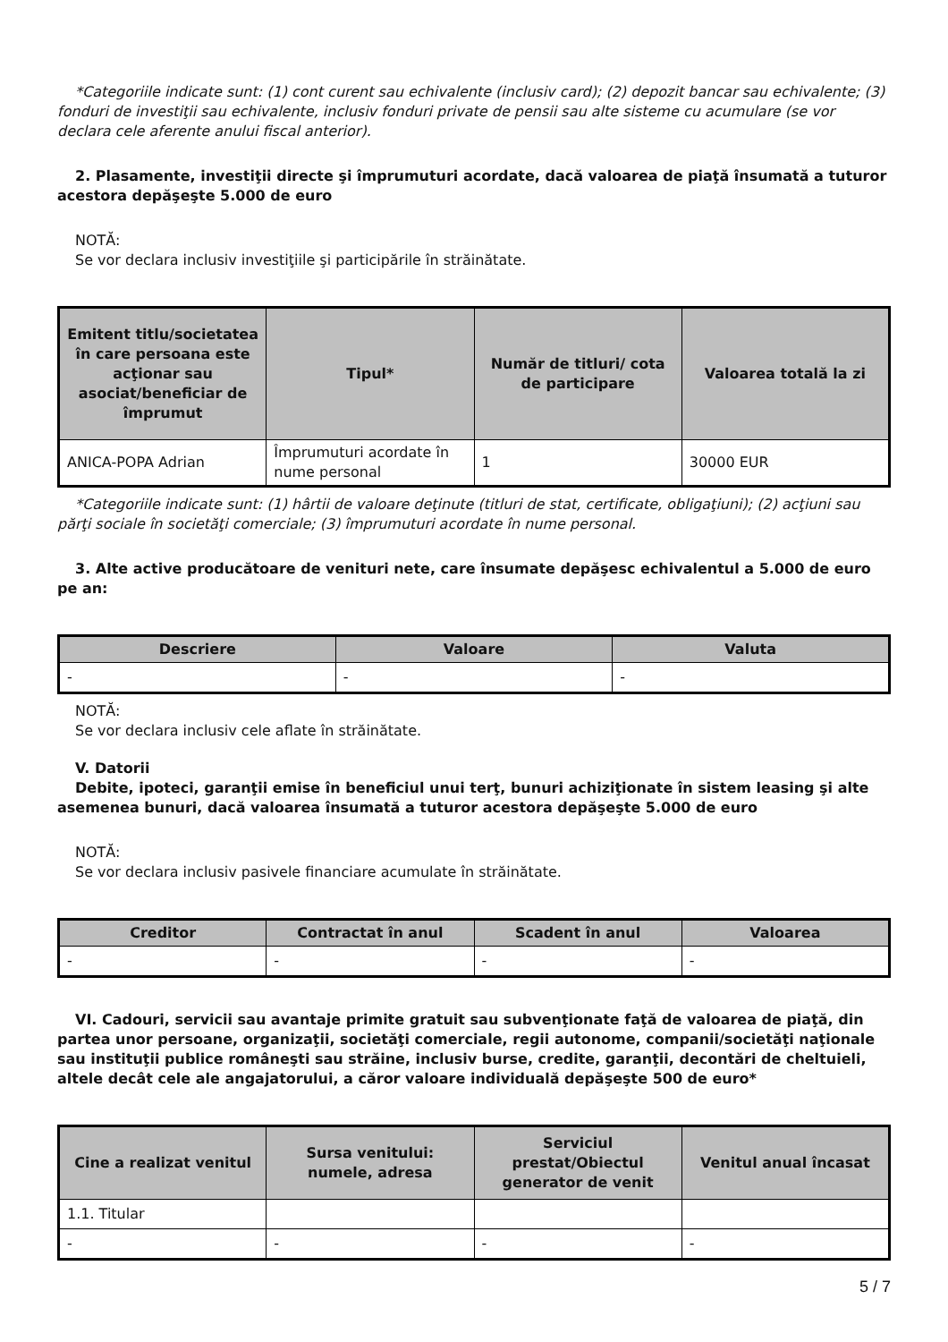*Categoriile indicate sunt: (1) cont curent sau echivalente (inclusiv card); (2) depozit bancar sau echivalente; (3) fonduri de investiţii sau echivalente, inclusiv fonduri private de pensii sau alte sisteme cu acumulare (se vor declara cele aferente anului fiscal anterior).
2. Plasamente, investiţii directe şi împrumuturi acordate, dacă valoarea de piaţă însumată a tuturor acestora depăşeşte 5.000 de euro
NOTĂ:
Se vor declara inclusiv investiţiile şi participările în străinătate.
| Emitent titlu/societatea în care persoana este acţionar sau asociat/beneficiar de împrumut | Tipul* | Număr de titluri/ cota de participare | Valoarea totală la zi |
| --- | --- | --- | --- |
| ANICA-POPA Adrian | Împrumuturi acordate în nume personal | 1 | 30000 EUR |
*Categoriile indicate sunt: (1) hârtii de valoare deţinute (titluri de stat, certificate, obligaţiuni); (2) acţiuni sau părţi sociale în societăţi comerciale; (3) împrumuturi acordate în nume personal.
3. Alte active producătoare de venituri nete, care însumate depăşesc echivalentul a 5.000 de euro pe an:
| Descriere | Valoare | Valuta |
| --- | --- | --- |
| - | - | - |
NOTĂ:
Se vor declara inclusiv cele aflate în străinătate.
V. Datorii
Debite, ipoteci, garanţii emise în beneficiul unui terţ, bunuri achiziţionate în sistem leasing şi alte asemenea bunuri, dacă valoarea însumată a tuturor acestora depăşeşte 5.000 de euro
NOTĂ:
Se vor declara inclusiv pasivele financiare acumulate în străinătate.
| Creditor | Contractat în anul | Scadent în anul | Valoarea |
| --- | --- | --- | --- |
| - | - | - | - |
VI. Cadouri, servicii sau avantaje primite gratuit sau subvenţionate faţă de valoarea de piaţă, din partea unor persoane, organizaţii, societăţi comerciale, regii autonome, companii/societăţi naţionale sau instituţii publice româneşti sau străine, inclusiv burse, credite, garanţii, decontări de cheltuieli, altele decât cele ale angajatorului, a căror valoare individuală depăşeşte 500 de euro*
| Cine a realizat venitul | Sursa venitului: numele, adresa | Serviciul prestat/Obiectul generator de venit | Venitul anual încasat |
| --- | --- | --- | --- |
| 1.1. Titular | | | |
| - | - | - | - |
5 / 7